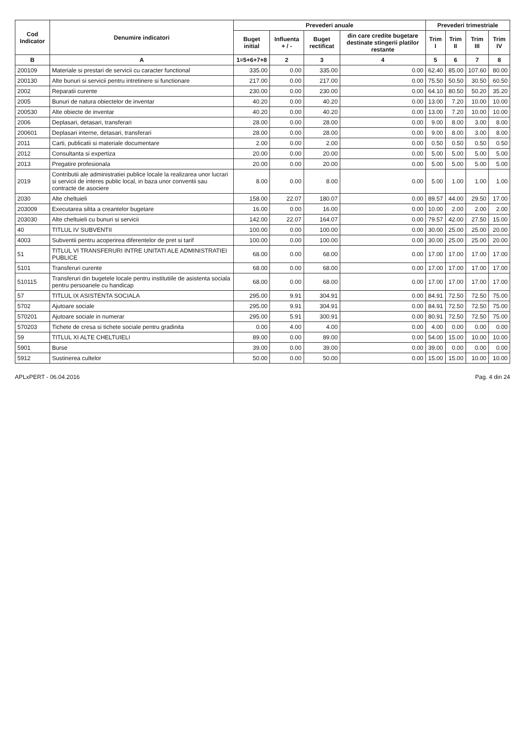| Cod Indicator | Denumire indicatori | Prevederi anuale | | | | Prevederi trimestriale | | | |
| --- | --- | --- | --- | --- | --- | --- | --- | --- | --- |
| | | Buget initial | Influenta + / - | Buget rectificat | din care credite bugetare destinate stingerii platilor restante | Trim I | Trim II | Trim III | Trim IV |
| B | A | 1=5+6+7+8 | 2 | 3 | 4 | 5 | 6 | 7 | 8 |
| 200109 | Materiale si prestari de servicii cu caracter functional | 335.00 | 0.00 | 335.00 | 0.00 | 62.40 | 85.00 | 107.60 | 80.00 |
| 200130 | Alte bunuri si servicii pentru intretinere si functionare | 217.00 | 0.00 | 217.00 | 0.00 | 75.50 | 50.50 | 30.50 | 60.50 |
| 2002 | Reparatii curente | 230.00 | 0.00 | 230.00 | 0.00 | 64.10 | 80.50 | 50.20 | 35.20 |
| 2005 | Bunuri de natura obiectelor de inventar | 40.20 | 0.00 | 40.20 | 0.00 | 13.00 | 7.20 | 10.00 | 10.00 |
| 200530 | Alte obiecte de inventar | 40.20 | 0.00 | 40.20 | 0.00 | 13.00 | 7.20 | 10.00 | 10.00 |
| 2006 | Deplasari, detasari, transferari | 28.00 | 0.00 | 28.00 | 0.00 | 9.00 | 8.00 | 3.00 | 8.00 |
| 200601 | Deplasari interne, detasari, transferari | 28.00 | 0.00 | 28.00 | 0.00 | 9.00 | 8.00 | 3.00 | 8.00 |
| 2011 | Carti, publicatii si materiale documentare | 2.00 | 0.00 | 2.00 | 0.00 | 0.50 | 0.50 | 0.50 | 0.50 |
| 2012 | Consultanta si expertiza | 20.00 | 0.00 | 20.00 | 0.00 | 5.00 | 5.00 | 5.00 | 5.00 |
| 2013 | Pregatire profesionala | 20.00 | 0.00 | 20.00 | 0.00 | 5.00 | 5.00 | 5.00 | 5.00 |
| 2019 | Contributii ale administratiei publice locale la realizarea unor lucrari si servicii de interes public local, in baza unor conventii sau contracte de asociere | 8.00 | 0.00 | 8.00 | 0.00 | 5.00 | 1.00 | 1.00 | 1.00 |
| 2030 | Alte cheltuieli | 158.00 | 22.07 | 180.07 | 0.00 | 89.57 | 44.00 | 29.50 | 17.00 |
| 203009 | Executarea silita a creantelor bugetare | 16.00 | 0.00 | 16.00 | 0.00 | 10.00 | 2.00 | 2.00 | 2.00 |
| 203030 | Alte cheltuieli cu bunuri si servicii | 142.00 | 22.07 | 164.07 | 0.00 | 79.57 | 42.00 | 27.50 | 15.00 |
| 40 | TITLUL IV SUBVENTII | 100.00 | 0.00 | 100.00 | 0.00 | 30.00 | 25.00 | 25.00 | 20.00 |
| 4003 | Subventii pentru acoperirea diferentelor de pret si tarif | 100.00 | 0.00 | 100.00 | 0.00 | 30.00 | 25.00 | 25.00 | 20.00 |
| 51 | TITLUL VI TRANSFERURI INTRE UNITATI ALE ADMINISTRATIEI PUBLICE | 68.00 | 0.00 | 68.00 | 0.00 | 17.00 | 17.00 | 17.00 | 17.00 |
| 5101 | Transferuri curente | 68.00 | 0.00 | 68.00 | 0.00 | 17.00 | 17.00 | 17.00 | 17.00 |
| 510115 | Transferuri din bugetele locale pentru institutiile de asistenta sociala pentru persoanele cu handicap | 68.00 | 0.00 | 68.00 | 0.00 | 17.00 | 17.00 | 17.00 | 17.00 |
| 57 | TITLUL IX ASISTENTA SOCIALA | 295.00 | 9.91 | 304.91 | 0.00 | 84.91 | 72.50 | 72.50 | 75.00 |
| 5702 | Ajutoare sociale | 295.00 | 9.91 | 304.91 | 0.00 | 84.91 | 72.50 | 72.50 | 75.00 |
| 570201 | Ajutoare sociale in numerar | 295.00 | 5.91 | 300.91 | 0.00 | 80.91 | 72.50 | 72.50 | 75.00 |
| 570203 | Tichete de cresa si tichete sociale pentru gradinita | 0.00 | 4.00 | 4.00 | 0.00 | 4.00 | 0.00 | 0.00 | 0.00 |
| 59 | TITLUL XI ALTE CHELTUIELI | 89.00 | 0.00 | 89.00 | 0.00 | 54.00 | 15.00 | 10.00 | 10.00 |
| 5901 | Burse | 39.00 | 0.00 | 39.00 | 0.00 | 39.00 | 0.00 | 0.00 | 0.00 |
| 5912 | Sustinerea cultelor | 50.00 | 0.00 | 50.00 | 0.00 | 15.00 | 15.00 | 10.00 | 10.00 |
APLxPERT - 06.04.2016 Pag. 4 din 24